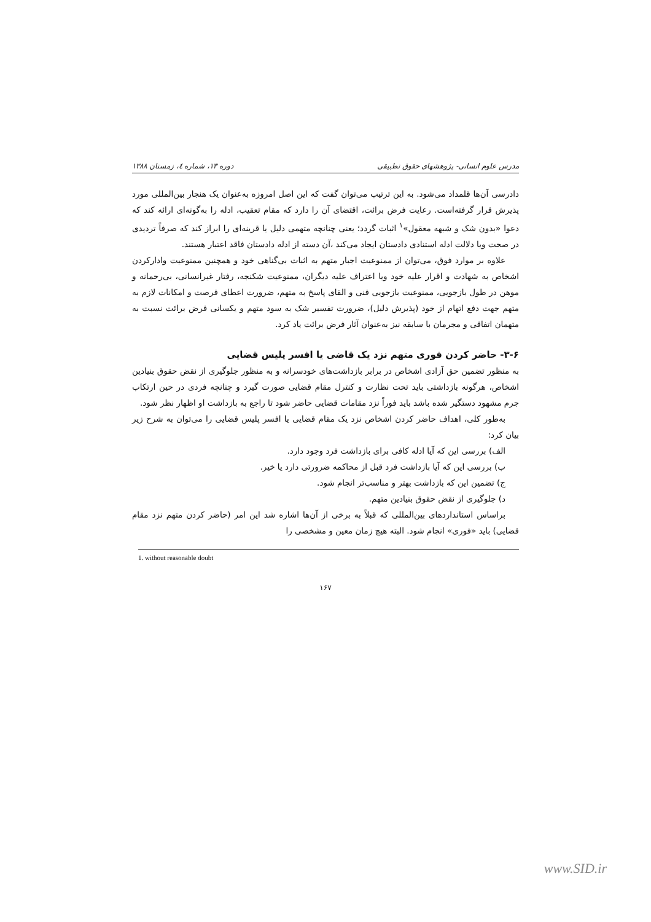مدرس علوم انسانی- پژوهشهای حقوق تطبیقی دوره ۱۳، شماره ٤، زمستان ۱۳۸۸
دادرسی آن‌ها قلمداد می‌شود. به این ترتیب می‌توان گفت که این اصل امروزه به‌عنوان یک هنجار بین‌المللی مورد پذیرش قرار گرفته‌است. رعایت فرض برائت، اقتضای آن را دارد که مقام تعقیب، ادله را به‌گونه‌ای ارائه کند که دعوا «بدون شک و شبهه معقول»<sup>۱</sup> اثبات گردد؛ یعنی چنانچه متهمی دلیل یا قرینه‌ای را ابراز کند که صرفاً تردیدی در صحت ویا دلالت ادله استنادی دادستان ایجاد می‌کند ،آن دسته از ادله دادستان فاقد اعتبار هستند.
علاوه بر موارد فوق، می‌توان از ممنوعیت اجبار متهم به اثبات بی‌گناهی خود و همچنین ممنوعیت وادارکردن اشخاص به شهادت و اقرار علیه خود ویا اعتراف علیه دیگران، ممنوعیت شکنجه، رفتار غیرانسانی، بی‌رحمانه و موهن در طول بازجویی، ممنوعیت بازجویی فنی و القای پاسخ به متهم، ضرورت اعطای فرصت و امکانات لازم به متهم جهت دفع اتهام از خود (پذیرش دلیل)، ضرورت تفسیر شک به سود متهم و یکسانی فرض برائت نسبت به متهمان اتفاقی و مجرمان با سابقه نیز به‌عنوان آثار فرض برائت یاد کرد.
۳-۶- حاضر کردن فوری متهم نزد یک قاضی یا افسر پلیس قضایی
به منظور تضمین حق آزادی اشخاص در برابر بازداشت‌های خودسرانه و به منظور جلوگیری از نقض حقوق بنیادین اشخاص، هرگونه بازداشتی باید تحت نظارت و کنترل مقام قضایی صورت گیرد و چنانچه فردی در حین ارتکاب جرم مشهود دستگیر شده باشد باید فوراً نزد مقامات قضایی حاضر شود تا راجع به بازداشت او اظهار نظر شود.
به‌طور کلی، اهداف حاضر کردن اشخاص نزد یک مقام قضایی یا افسر پلیس قضایی را می‌توان به شرح زیر بیان کرد:
الف) بررسی این که آیا ادله کافی برای بازداشت فرد وجود دارد.
ب) بررسی این که آیا بازداشت فرد قبل از محاکمه ضرورتی دارد یا خیر.
ج) تضمین این که بازداشت بهتر و مناسب‌تر انجام شود.
د) جلوگیری از نقض حقوق بنیادین متهم.
براساس استانداردهای بین‌المللی که قبلاً به برخی از آن‌ها اشاره شد این امر (حاضر کردن متهم نزد مقام قضایی) باید «فوری» انجام شود. البته هیچ زمان معین و مشخصی را
1. without reasonable doubt
۱۶۷
www.SID.ir